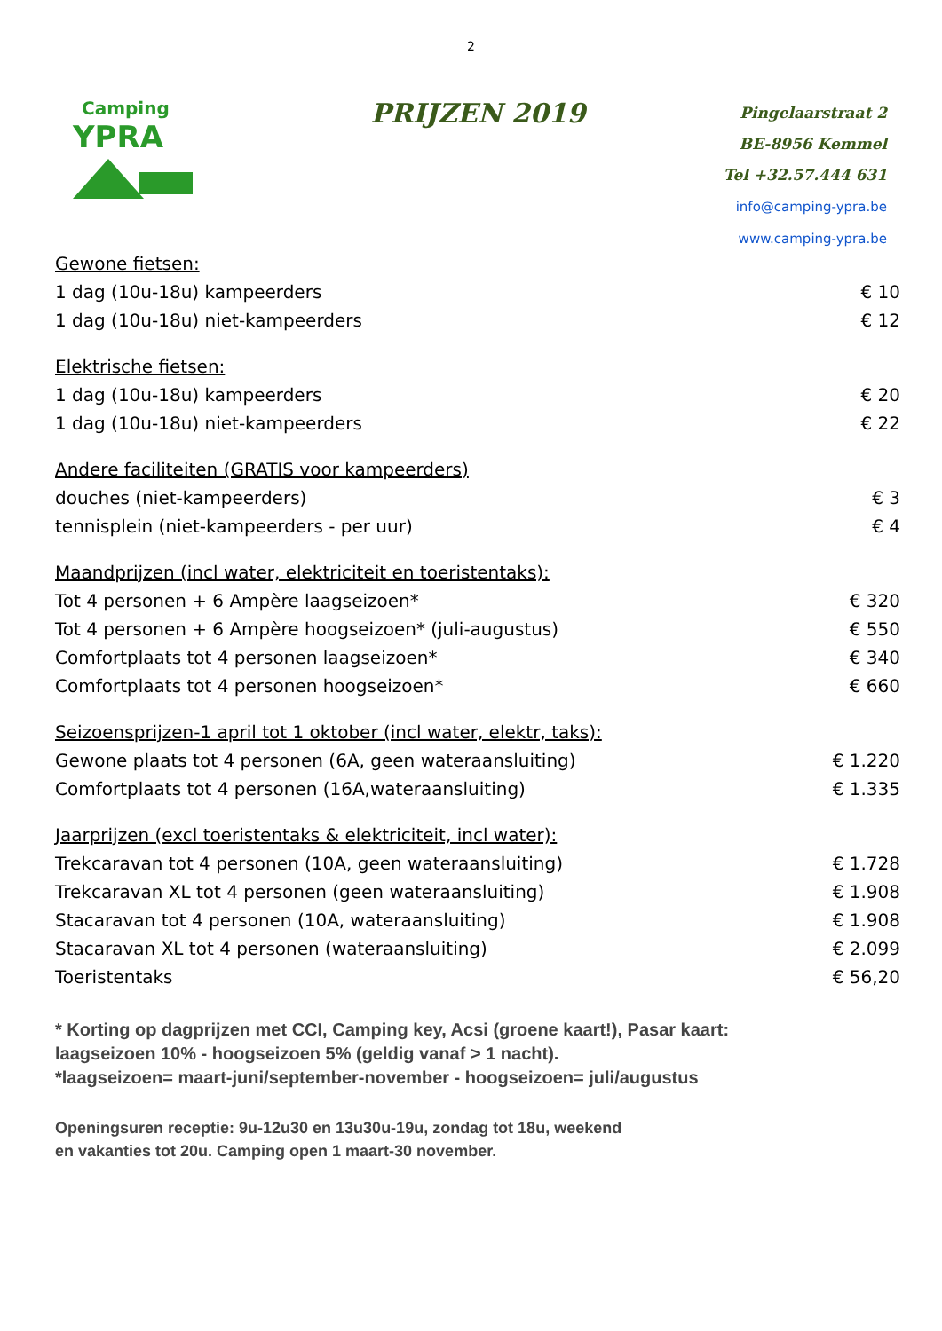2
Camping
YPRA
PRIJZEN 2019
Pingelaarstraat 2
BE-8956 Kemmel
Tel +32.57.444 631
info@camping-ypra.be
www.camping-ypra.be
| Gewone fietsen: | |
| 1 dag (10u-18u) kampeerders | € 10 |
| 1 dag (10u-18u) niet-kampeerders | € 12 |
| Elektrische fietsen: | |
| 1 dag (10u-18u) kampeerders | € 20 |
| 1 dag (10u-18u) niet-kampeerders | € 22 |
| Andere faciliteiten (GRATIS voor kampeerders) | |
| douches (niet-kampeerders) | € 3 |
| tennisplein (niet-kampeerders - per uur) | € 4 |
| Maandprijzen (incl water, elektriciteit en toeristentaks): | |
| Tot 4 personen + 6 Ampère laagseizoen* | € 320 |
| Tot 4 personen + 6 Ampère hoogseizoen* (juli-augustus) | € 550 |
| Comfortplaats tot 4 personen laagseizoen* | € 340 |
| Comfortplaats tot 4 personen hoogseizoen* | € 660 |
| Seizoensprijzen-1 april tot 1 oktober (incl water, elektr, taks): | |
| Gewone plaats tot 4 personen (6A, geen wateraansluiting) | € 1.220 |
| Comfortplaats tot 4 personen (16A,wateraansluiting) | € 1.335 |
| Jaarprijzen (excl toeristentaks & elektriciteit, incl water): | |
| Trekcaravan tot 4 personen (10A, geen wateraansluiting) | € 1.728 |
| Trekcaravan XL tot 4 personen (geen wateraansluiting) | € 1.908 |
| Stacaravan tot 4 personen (10A, wateraansluiting) | € 1.908 |
| Stacaravan XL tot 4 personen (wateraansluiting) | € 2.099 |
| Toeristentaks | € 56,20 |
* Korting op dagprijzen met CCI, Camping key, Acsi (groene kaart!), Pasar kaart:
laagseizoen 10% - hoogseizoen 5% (geldig vanaf > 1 nacht).
*laagseizoen= maart-juni/september-november - hoogseizoen= juli/augustus
Openingsuren receptie: 9u-12u30 en 13u30u-19u, zondag tot 18u, weekend
en vakanties tot 20u. Camping open 1 maart-30 november.